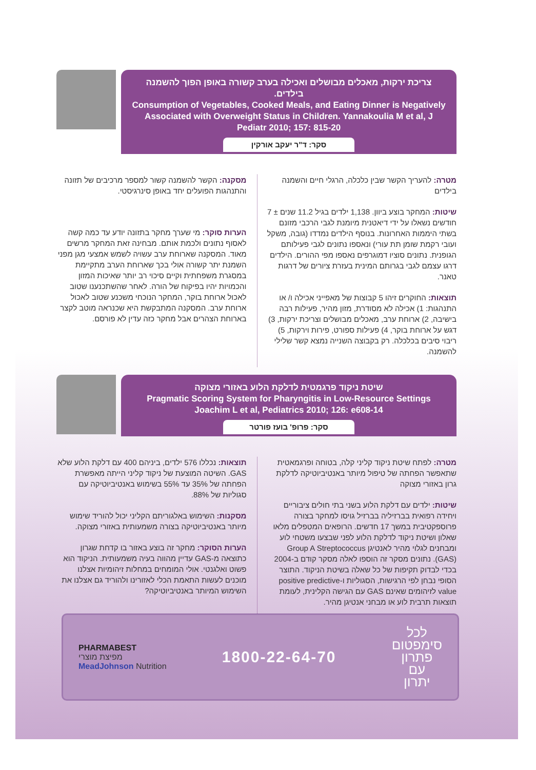צריכת ירקות, מאכלים מבושלים ואכילה בערב קשורה באופן הפוך להשמנה בילדים.
Consumption of Vegetables, Cooked Meals, and Eating Dinner is Negatively Associated with Overweight Status in Children. Yannakoulia M et al, J Pediatr 2010; 157: 815-20
סקר: ד"ר יעקב אורקין
מטרה: להעריך הקשר שבין כלכלה, הרגלי חיים והשמנה בילדים
שיטות: המחקר בוצע ביוון. 1,138 ילדים בגיל 11.2 שנים ± 7 חודשים נשאלו על ידי דיאטנית מיומנת לגבי הרכבי מזונם בשתי היממות האחרונות. בנוסף הילדים נמדדו (גובה, משקל ועובי רקמת שומן תת עורי) ונאספו נתונים לגבי פעילותם הגופנית. נתונים סוציו דמוגרפים נאספו מפי ההורים. הילדים דרגו עצמם לגבי בגרותם המינית בעזרת ציורים של דרגות טאנר.
תוצאות: החוקרים זיהו 5 קבוצות של מאפייני אכילה ו/ או התנהגות: 1) אכילה לא מסודרת, מזון מהיר, פעילות רבה בישיבה, 2) ארוחת ערב, מאכלים מבושלים וצריכת ירקות, 3) דגש על ארוחת בוקר, 4) פעילות ספורט, פירות וירקות, 5) ריבוי סיבים בכלכלה. רק בקבוצה השנייה נמצא קשר שלילי להשמנה.
מסקנה: הקשר להשמנה קשור למספר מרכיבים של תזונה והתנהגות הפועלים יחד באופן סינרגיסטי.
הערות סוקר: מי שערך מחקר בתזונה יודע עד כמה קשה לאסוף נתונים ולכמת אותם. מבחינה זאת המחקר מרשים מאוד. המסקנה שארוחת ערב עשויה לשמש אמצעי מגן מפני השמנת יתר קשורה אולי בכך שארוחת הערב מתקיימת במסגרת משפחתית וקיים סיכוי רב יותר שאיכות המזון והכמויות יהיו בפיקוח של הורה. לאחר שהשתכנענו שטוב לאכול ארוחת בוקר, המחקר הנוכחי משכנע שטוב לאכול ארוחת ערב. המסקנה המתבקשת היא שכנראה מוטב לקצר בארוחת הצהרים אבל מחקר כזה עדין לא פורסם.
שיטת ניקוד פרגמטית לדלקת הלוע באזורי מצוקה
Pragmatic Scoring System for Pharyngitis in Low-Resource Settings Joachim L et al, Pediatrics 2010; 126: e608-14
סקר: פרופ' בועז פורטר
מטרה: לפתח שיטת ניקוד קליני קלה, בטוחה ופרגמאטית שתאפשר הפחתה של טיפול מיותר באנטיביוטיקה לדלקת גרון באזורי מצוקה
שיטות: ילדים עם דלקת הלוע בשני בתי חולים ציבוריים ויחידה רפואית בברזיליה בברזיל גויסו למחקר בצורה פרוספקטיבית במשך 17 חדשים. הרופאים המטפלים מלאו שאלון ושיטת ניקוד לדלקת הלוע לפני שבצעו משטחי לוע ומבחנים לגלוי מהיר לאנטיגן Group A Streptococcus (GAS). נתונים מסקר זה הוספו לאלה מסקר קודם ב-2004 בכדי לבדוק תקיפות של כל שאלה בשיטת הניקוד. התוצר הסופי נבחן לפי הרגישות, הסגוליות ו-positive predictive value לזיהומים שאינם GAS עם הגישה הקלינית, לעומת תוצאות תרבית לוע או מבחני אנטיגן מהיר.
תוצאות: נכללו 576 ילדים, ביניהם 400 עם דלקת הלוע שלא GAS. השיטה המוצעת של ניקוד קליני הייתה מאפשרת הפחתה של 35% עד 55% בשימוש באנטיביוטיקה עם סגוליות של 88%.
מסקנות: השימוש באלגוריתם הקליני יכול להוריד שימוש מיותר באנטיביוטיקה בצורה משמעותית באזורי מצוקה.
הערות הסוקר: מחקר זה בוצע באזור בו קדחת שגרון כתוצאה מ-GAS עדיין מהווה בעיה משמעותית. הניקוד הוא פשוט ואלגנטי. אולי המומחים במחלות זיהומיות אצלנו מוכנים לעשות התאמת הכלי לאזורינו ולהוריד גם אצלנו את השימוש המיותר באנטיביוטיקה?
לכל
סימפטום
פתרון
עם
יתרון
1800-22-64-70
PHARMABEST
מפיצת מוצרי
MeadJohnson Nutrition